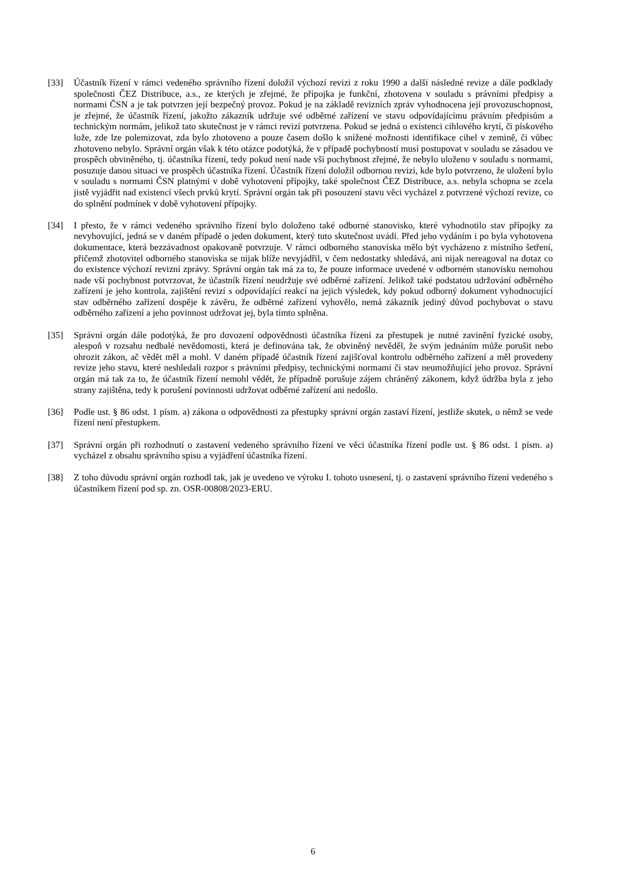[33] Účastník řízení v rámci vedeného správního řízení doložil výchozí revizi z roku 1990 a další následné revize a dále podklady společnosti ČEZ Distribuce, a.s., ze kterých je zřejmé, že přípojka je funkční, zhotovena v souladu s právními předpisy a normami ČSN a je tak potvrzen její bezpečný provoz. Pokud je na základě revizních zpráv vyhodnocena její provozuschopnost, je zřejmé, že účastník řízení, jakožto zákazník udržuje své odběrné zařízení ve stavu odpovídajícímu právním předpisům a technickým normám, jelikož tato skutečnost je v rámci revizí potvrzena. Pokud se jedná o existenci cihlového krytí, či pískového lože, zde lze polemizovat, zda bylo zhotoveno a pouze časem došlo k snížené možnosti identifikace cihel v zemině, či vůbec zhotoveno nebylo. Správní orgán však k této otázce podotýká, že v případě pochybností musí postupovat v souladu se zásadou ve prospěch obviněného, tj. účastníka řízení, tedy pokud není nade vší pochybnost zřejmé, že nebylo uloženo v souladu s normami, posuzuje danou situaci ve prospěch účastníka řízení. Účastník řízení doložil odbornou revizi, kde bylo potvrzeno, že uložení bylo v souladu s normami ČSN platnými v době vyhotovení přípojky, také společnost ČEZ Distribuce, a.s. nebyla schopna se zcela jistě vyjádřit nad existencí všech prvků krytí. Správní orgán tak při posouzení stavu věci vycházel z potvrzené výchozí revize, co do splnění podmínek v době vyhotovení přípojky.
[34] I přesto, že v rámci vedeného správního řízení bylo doloženo také odborné stanovisko, které vyhodnotilo stav přípojky za nevyhovující, jedná se v daném případě o jeden dokument, který tuto skutečnost uvádí. Před jeho vydáním i po byla vyhotovena dokumentace, která bezzávadnost opakovaně potvrzuje. V rámci odborného stanoviska mělo být vycházeno z místního šetření, přičemž zhotovitel odborného stanoviska se nijak blíže nevyjádřil, v čem nedostatky shledává, ani nijak nereagoval na dotaz co do existence výchozí revizní zprávy. Správní orgán tak má za to, že pouze informace uvedené v odborném stanovisku nemohou nade vší pochybnost potvrzovat, že účastník řízení neudržuje své odběrné zařízení. Jelikož také podstatou udržování odběrného zařízení je jeho kontrola, zajištění revizí s odpovídající reakcí na jejich výsledek, kdy pokud odborný dokument vyhodnocující stav odběrného zařízení dospěje k závěru, že odběrné zařízení vyhovělo, nemá zákazník jediný důvod pochybovat o stavu odběrného zařízení a jeho povinnost udržovat jej, byla tímto splněna.
[35] Správní orgán dále podotýká, že pro dovození odpovědnosti účastníka řízení za přestupek je nutné zavinění fyzické osoby, alespoň v rozsahu nedbalé nevědomosti, která je definována tak, že obviněný nevěděl, že svým jednáním může porušit nebo ohrozit zákon, ač vědět měl a mohl. V daném případě účastník řízení zajišťoval kontrolu odběrného zařízení a měl provedeny revize jeho stavu, které neshledali rozpor s právními předpisy, technickými normami či stav neumožňující jeho provoz. Správní orgán má tak za to, že účastník řízení nemohl vědět, že případně porušuje zájem chráněný zákonem, když údržba byla z jeho strany zajištěna, tedy k porušení povinnosti udržovat odběrné zařízení ani nedošlo.
[36] Podle ust. § 86 odst. 1 písm. a) zákona o odpovědnosti za přestupky správní orgán zastaví řízení, jestliže skutek, o němž se vede řízení není přestupkem.
[37] Správní orgán při rozhodnutí o zastavení vedeného správního řízení ve věci účastníka řízení podle ust. § 86 odst. 1 písm. a) vycházel z obsahu správního spisu a vyjádření účastníka řízení.
[38] Z toho důvodu správní orgán rozhodl tak, jak je uvedeno ve výroku I. tohoto usnesení, tj. o zastavení správního řízení vedeného s účastníkem řízení pod sp. zn. OSR-00808/2023-ERU.
6